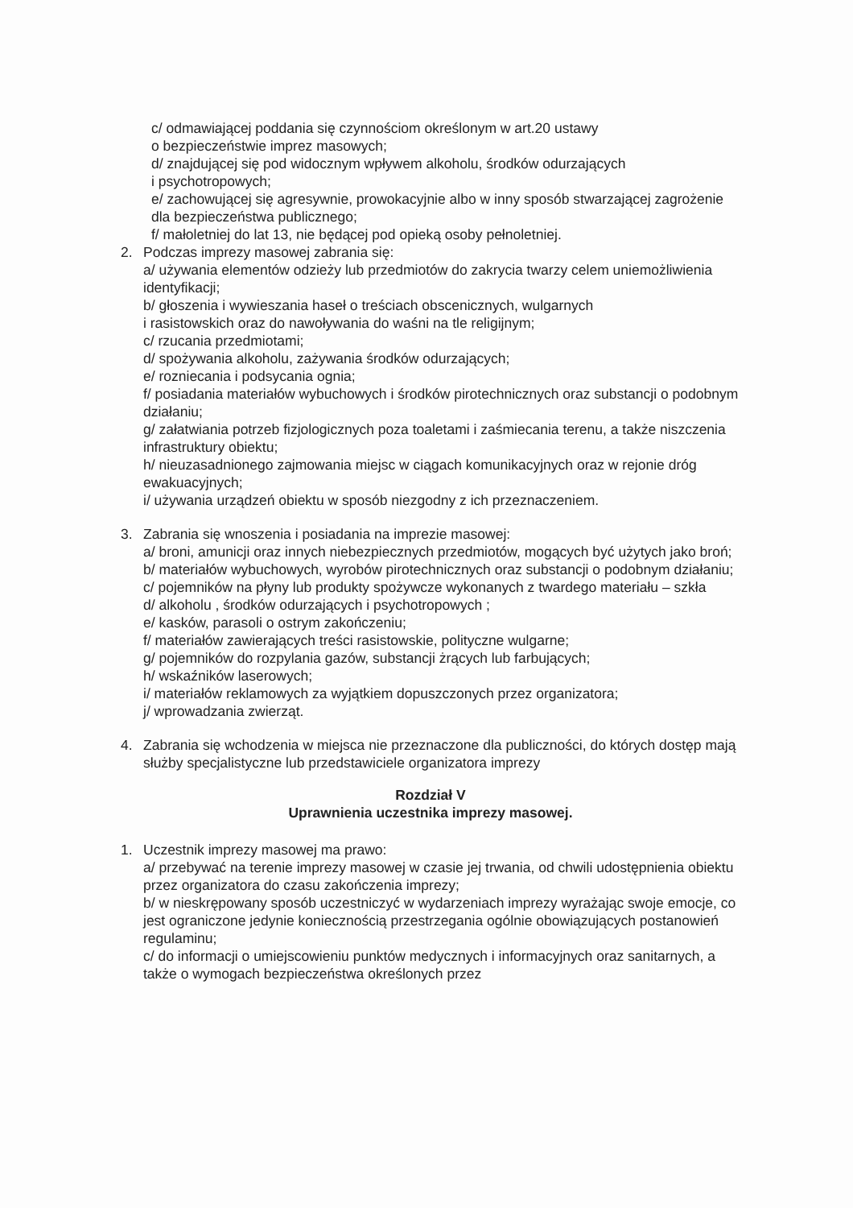c/ odmawiającej poddania się czynnościom określonym w art.20 ustawy
o bezpieczeństwie imprez masowych;
d/ znajdującej się pod widocznym wpływem alkoholu, środków odurzających
i psychotropowych;
e/ zachowującej się agresywnie, prowokacyjnie albo w inny sposób stwarzającej zagrożenie dla bezpieczeństwa publicznego;
f/ małoletniej do lat 13, nie będącej pod opieką osoby pełnoletniej.
2. Podczas imprezy masowej zabrania się:
a/ używania elementów odzieży lub przedmiotów do zakrycia twarzy celem uniemożliwienia identyfikacji;
b/ głoszenia i wywieszania haseł o treściach obscenicznych, wulgarnych
i rasistowskich oraz do nawoływania do waśni na tle religijnym;
c/ rzucania przedmiotami;
d/ spożywania alkoholu, zażywania środków odurzających;
e/ rozniecania i podsycania ognia;
f/ posiadania materiałów wybuchowych i środków pirotechnicznych oraz substancji o podobnym działaniu;
g/ załatwiania potrzeb fizjologicznych poza toaletami i zaśmiecania terenu, a także niszczenia infrastruktury obiektu;
h/ nieuzasadnionego zajmowania miejsc w ciągach komunikacyjnych oraz w rejonie dróg ewakuacyjnych;
i/ używania urządzeń obiektu w sposób niezgodny z ich przeznaczeniem.
3. Zabrania się wnoszenia i posiadania na imprezie masowej:
a/ broni, amunicji oraz innych niebezpiecznych przedmiotów, mogących być użytych jako broń;
b/ materiałów wybuchowych, wyrobów pirotechnicznych oraz substancji o podobnym działaniu;
c/ pojemników na płyny lub produkty spożywcze wykonanych z twardego materiału – szkła
d/ alkoholu , środków odurzających i psychotropowych ;
e/ kasków, parasoli o ostrym zakończeniu;
f/ materiałów zawierających treści rasistowskie, polityczne wulgarne;
g/ pojemników do rozpylania gazów, substancji żrących lub farbujących;
h/ wskaźników laserowych;
i/ materiałów reklamowych za wyjątkiem dopuszczonych przez organizatora;
j/ wprowadzania zwierząt.
4. Zabrania się wchodzenia w miejsca nie przeznaczone dla publiczności, do których dostęp mają służby specjalistyczne lub przedstawiciele organizatora imprezy
Rozdział V
Uprawnienia uczestnika imprezy masowej.
1. Uczestnik imprezy masowej ma prawo:
a/ przebywać na terenie imprezy masowej w czasie jej trwania, od chwili udostępnienia obiektu przez organizatora do czasu zakończenia imprezy;
b/ w nieskrępowany sposób uczestniczyć w wydarzeniach imprezy wyrażając swoje emocje, co jest ograniczone jedynie koniecznością przestrzegania ogólnie obowiązujących postanowień regulaminu;
c/ do informacji o umiejscowieniu punktów medycznych i informacyjnych oraz sanitarnych, a także o wymogach bezpieczeństwa określonych przez